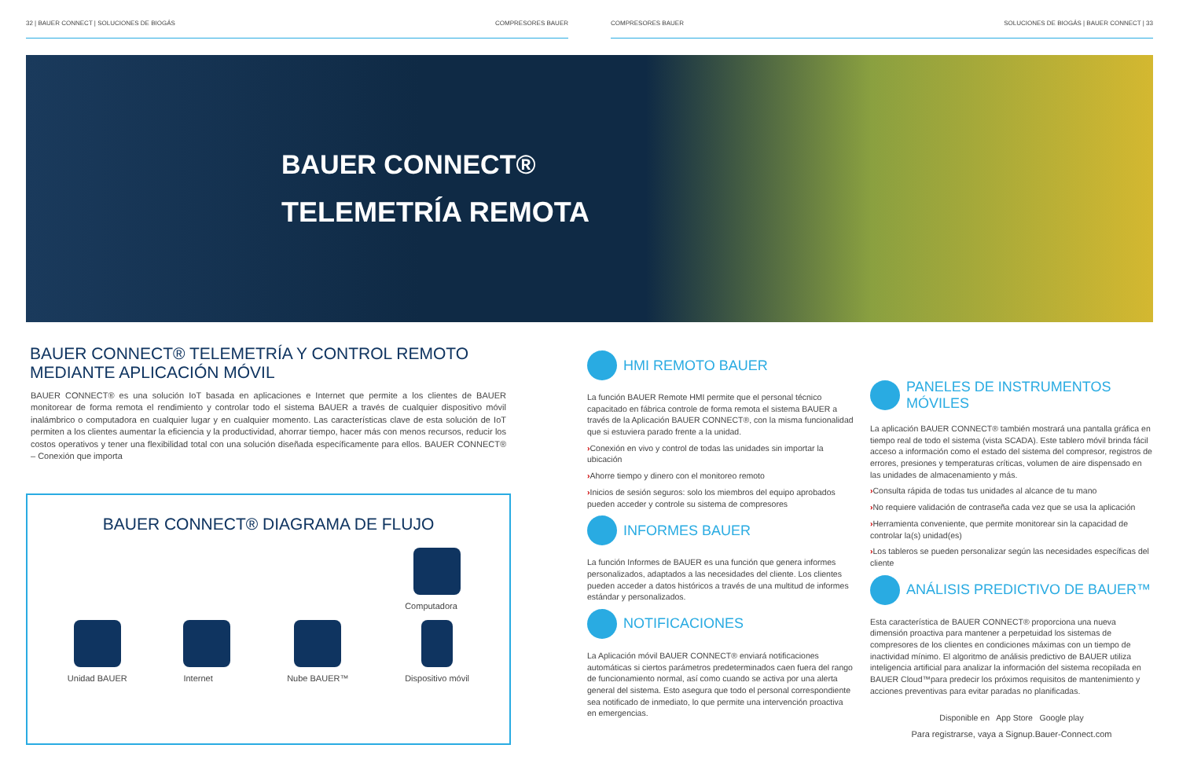32 | BAUER CONNECT | SOLUCIONES DE BIOGÁS COMPRESORES BAUER COMPRESORES BAUER SOLUCIONES DE BIOGÁS | BAUER CONNECT | 33
BAUER CONNECT®
TELEMETRÍA REMOTA
BAUER CONNECT® TELEMETRÍA Y CONTROL REMOTO MEDIANTE APLICACIÓN MÓVIL
BAUER CONNECT® es una solución IoT basada en aplicaciones e Internet que permite a los clientes de BAUER monitorear de forma remota el rendimiento y controlar todo el sistema BAUER a través de cualquier dispositivo móvil inalámbrico o computadora en cualquier lugar y en cualquier momento. Las características clave de esta solución de IoT permiten a los clientes aumentar la eficiencia y la productividad, ahorrar tiempo, hacer más con menos recursos, reducir los costos operativos y tener una flexibilidad total con una solución diseñada específicamente para ellos. BAUER CONNECT® – Conexión que importa
BAUER CONNECT® DIAGRAMA DE FLUJO
Unidad BAUER
Internet
Nube BAUER™
Computadora
Dispositivo móvil
HMI REMOTO BAUER
La función BAUER Remote HMI permite que el personal técnico capacitado en fábrica controle de forma remota el sistema BAUER a través de la Aplicación BAUER CONNECT®, con la misma funcionalidad que si estuviera parado frente a la unidad.
›Conexión en vivo y control de todas las unidades sin importar la ubicación
›Ahorre tiempo y dinero con el monitoreo remoto
›Inicios de sesión seguros: solo los miembros del equipo aprobados pueden acceder y controle su sistema de compresores
INFORMES BAUER
La función Informes de BAUER es una función que genera informes personalizados, adaptados a las necesidades del cliente. Los clientes pueden acceder a datos históricos a través de una multitud de informes estándar y personalizados.
NOTIFICACIONES
La Aplicación móvil BAUER CONNECT® enviará notificaciones automáticas si ciertos parámetros predeterminados caen fuera del rango de funcionamiento normal, así como cuando se activa por una alerta general del sistema. Esto asegura que todo el personal correspondiente sea notificado de inmediato, lo que permite una intervención proactiva en emergencias.
PANELES DE INSTRUMENTOS MÓVILES
La aplicación BAUER CONNECT® también mostrará una pantalla gráfica en tiempo real de todo el sistema (vista SCADA). Este tablero móvil brinda fácil acceso a información como el estado del sistema del compresor, registros de errores, presiones y temperaturas críticas, volumen de aire dispensado en las unidades de almacenamiento y más.
›Consulta rápida de todas tus unidades al alcance de tu mano
›No requiere validación de contraseña cada vez que se usa la aplicación
›Herramienta conveniente, que permite monitorear sin la capacidad de controlar la(s) unidad(es)
›Los tableros se pueden personalizar según las necesidades específicas del cliente
ANÁLISIS PREDICTIVO DE BAUER™
Esta característica de BAUER CONNECT® proporciona una nueva dimensión proactiva para mantener a perpetuidad los sistemas de compresores de los clientes en condiciones máximas con un tiempo de inactividad mínimo. El algoritmo de análisis predictivo de BAUER utiliza inteligencia artificial para analizar la información del sistema recopilada en BAUER Cloud™para predecir los próximos requisitos de mantenimiento y acciones preventivas para evitar paradas no planificadas.
Disponible en App Store Google play
Para registrarse, vaya a Signup.Bauer-Connect.com